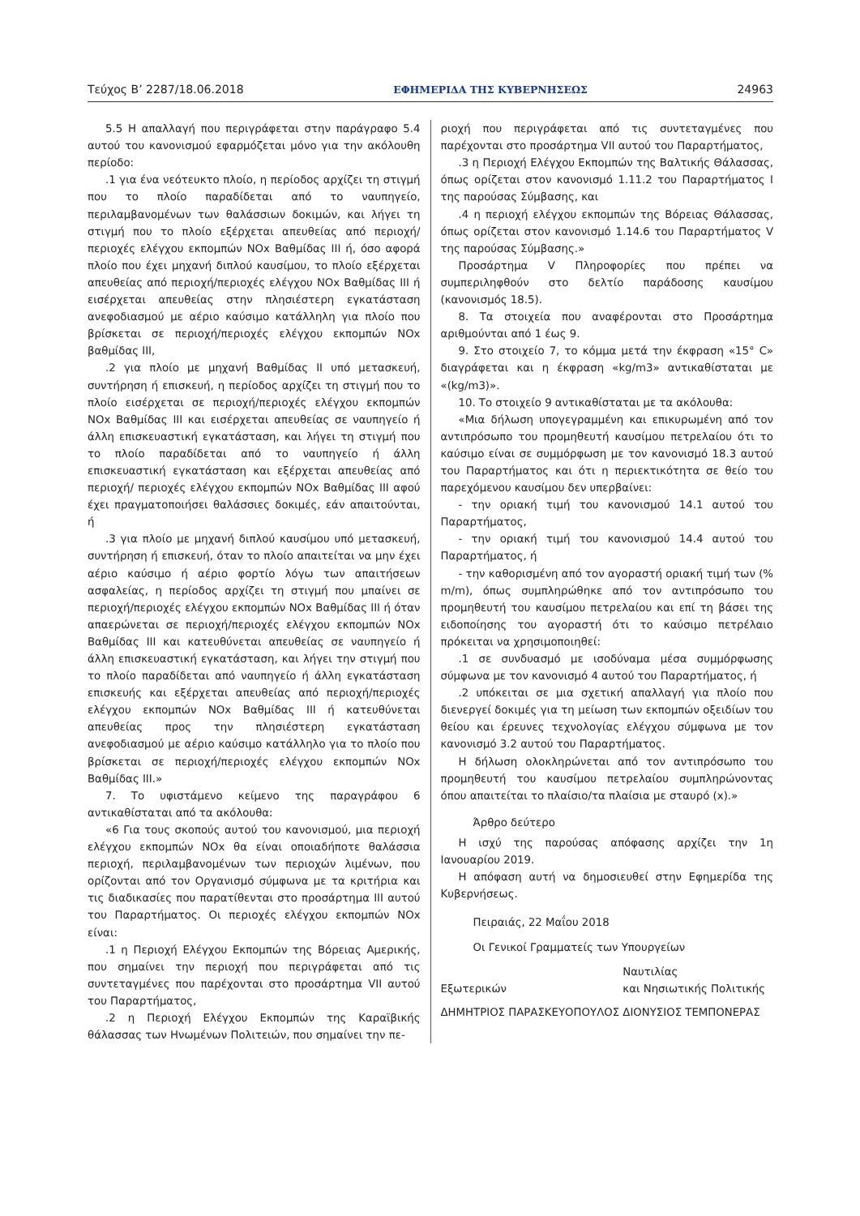Τεύχος Β’ 2287/18.06.2018 ΕΦΗΜΕΡΙΔΑ ΤΗΣ ΚΥΒΕΡΝΗΣΕΩΣ 24963
5.5 Η απαλλαγή που περιγράφεται στην παράγραφο 5.4 αυτού του κανονισμού εφαρμόζεται μόνο για την ακόλουθη περίοδο:
.1 για ένα νεότευκτο πλοίο, η περίοδος αρχίζει τη στιγμή που το πλοίο παραδίδεται από το ναυπηγείο, περιλαμβανομένων των θαλάσσιων δοκιμών, και λήγει τη στιγμή που το πλοίο εξέρχεται απευθείας από περιοχή/περιοχές ελέγχου εκπομπών NOx Βαθμίδας III ή, όσο αφορά πλοίο που έχει μηχανή διπλού καυσίμου, το πλοίο εξέρχεται απευθείας από περιοχή/περιοχές ελέγχου NOx Βαθμίδας III ή εισέρχεται απευθείας στην πλησιέστερη εγκατάσταση ανεφοδιασμού με αέριο καύσιμο κατάλληλη για πλοίο που βρίσκεται σε περιοχή/περιοχές ελέγχου εκπομπών NOx βαθμίδας III,
.2 για πλοίο με μηχανή Βαθμίδας II υπό μετασκευή, συντήρηση ή επισκευή, η περίοδος αρχίζει τη στιγμή που το πλοίο εισέρχεται σε περιοχή/περιοχές ελέγχου εκπομπών NOx Βαθμίδας III και εισέρχεται απευθείας σε ναυπηγείο ή άλλη επισκευαστική εγκατάσταση, και λήγει τη στιγμή που το πλοίο παραδίδεται από το ναυπηγείο ή άλλη επισκευαστική εγκατάσταση και εξέρχεται απευθείας από περιοχή/ περιοχές ελέγχου εκπομπών NOx Βαθμίδας III αφού έχει πραγματοποιήσει θαλάσσιες δοκιμές, εάν απαιτούνται, ή
.3 για πλοίο με μηχανή διπλού καυσίμου υπό μετασκευή, συντήρηση ή επισκευή, όταν το πλοίο απαιτείται να μην έχει αέριο καύσιμο ή αέριο φορτίο λόγω των απαιτήσεων ασφαλείας, η περίοδος αρχίζει τη στιγμή που μπαίνει σε περιοχή/περιοχές ελέγχου εκπομπών NOx Βαθμίδας III ή όταν απαερώνεται σε περιοχή/περιοχές ελέγχου εκπομπών NOx Βαθμίδας III και κατευθύνεται απευθείας σε ναυπηγείο ή άλλη επισκευαστική εγκατάσταση, και λήγει την στιγμή που το πλοίο παραδίδεται από ναυπηγείο ή άλλη εγκατάσταση επισκευής και εξέρχεται απευθείας από περιοχή/περιοχές ελέγχου εκπομπών NOx Βαθμίδας III ή κατευθύνεται απευθείας προς την πλησιέστερη εγκατάσταση ανεφοδιασμού με αέριο καύσιμο κατάλληλο για το πλοίο που βρίσκεται σε περιοχή/περιοχές ελέγχου εκπομπών NOx Βαθμίδας III.»
7. Το υφιστάμενο κείμενο της παραγράφου 6 αντικαθίσταται από τα ακόλουθα:
«6 Για τους σκοπούς αυτού του κανονισμού, μια περιοχή ελέγχου εκπομπών NOx θα είναι οποιαδήποτε θαλάσσια περιοχή, περιλαμβανομένων των περιοχών λιμένων, που ορίζονται από τον Οργανισμό σύμφωνα με τα κριτήρια και τις διαδικασίες που παρατίθενται στο προσάρτημα III αυτού του Παραρτήματος. Οι περιοχές ελέγχου εκπομπών NOx είναι:
.1 η Περιοχή Ελέγχου Εκπομπών της Βόρειας Αμερικής, που σημαίνει την περιοχή που περιγράφεται από τις συντεταγμένες που παρέχονται στο προσάρτημα VII αυτού του Παραρτήματος,
.2 η Περιοχή Ελέγχου Εκπομπών της Καραϊβικής θάλασσας των Ηνωμένων Πολιτειών, που σημαίνει την πε-
ριοχή που περιγράφεται από τις συντεταγμένες που παρέχονται στο προσάρτημα VII αυτού του Παραρτήματος,
.3 η Περιοχή Ελέγχου Εκπομπών της Βαλτικής Θάλασσας, όπως ορίζεται στον κανονισμό 1.11.2 του Παραρτήματος I της παρούσας Σύμβασης, και
.4 η περιοχή ελέγχου εκπομπών της Βόρειας Θάλασσας, όπως ορίζεται στον κανονισμό 1.14.6 του Παραρτήματος V της παρούσας Σύμβασης.»
Προσάρτημα V Πληροφορίες που πρέπει να συμπεριληφθούν στο δελτίο παράδοσης καυσίμου (κανονισμός 18.5).
8. Τα στοιχεία που αναφέρονται στο Προσάρτημα αριθμούνται από 1 έως 9.
9. Στο στοιχείο 7, το κόμμα μετά την έκφραση «15° C» διαγράφεται και η έκφραση «kg/m3» αντικαθίσταται με «(kg/m3)».
10. Το στοιχείο 9 αντικαθίσταται με τα ακόλουθα:
«Μια δήλωση υπογεγραμμένη και επικυρωμένη από τον αντιπρόσωπο του προμηθευτή καυσίμου πετρελαίου ότι το καύσιμο είναι σε συμμόρφωση με τον κανονισμό 18.3 αυτού του Παραρτήματος και ότι η περιεκτικότητα σε θείο του παρεχόμενου καυσίμου δεν υπερβαίνει:
- την οριακή τιμή του κανονισμού 14.1 αυτού του Παραρτήματος,
- την οριακή τιμή του κανονισμού 14.4 αυτού του Παραρτήματος, ή
- την καθορισμένη από τον αγοραστή οριακή τιμή των (% m/m), όπως συμπληρώθηκε από τον αντιπρόσωπο του προμηθευτή του καυσίμου πετρελαίου και επί τη βάσει της ειδοποίησης του αγοραστή ότι το καύσιμο πετρέλαιο πρόκειται να χρησιμοποιηθεί:
.1 σε συνδυασμό με ισοδύναμα μέσα συμμόρφωσης σύμφωνα με τον κανονισμό 4 αυτού του Παραρτήματος, ή
.2 υπόκειται σε μια σχετική απαλλαγή για πλοίο που διενεργεί δοκιμές για τη μείωση των εκπομπών οξειδίων του θείου και έρευνες τεχνολογίας ελέγχου σύμφωνα με τον κανονισμό 3.2 αυτού του Παραρτήματος.
Η δήλωση ολοκληρώνεται από τον αντιπρόσωπο του προμηθευτή του καυσίμου πετρελαίου συμπληρώνοντας όπου απαιτείται το πλαίσιο/τα πλαίσια με σταυρό (x).»
Άρθρο δεύτερο
Η ισχύ της παρούσας απόφασης αρχίζει την 1η Ιανουαρίου 2019.
Η απόφαση αυτή να δημοσιευθεί στην Εφημερίδα της Κυβερνήσεως.
Πειραιάς, 22 Μαΐου 2018
Οι Γενικοί Γραμματείς των Υπουργείων
Εξωτερικών Ναυτιλίας
και Νησιωτικής Πολιτικής
ΔΗΜΗΤΡΙΟΣ ΠΑΡΑΣΚΕΥΟΠΟΥΛΟΣ ΔΙΟΝΥΣΙΟΣ ΤΕΜΠΟΝΕΡΑΣ